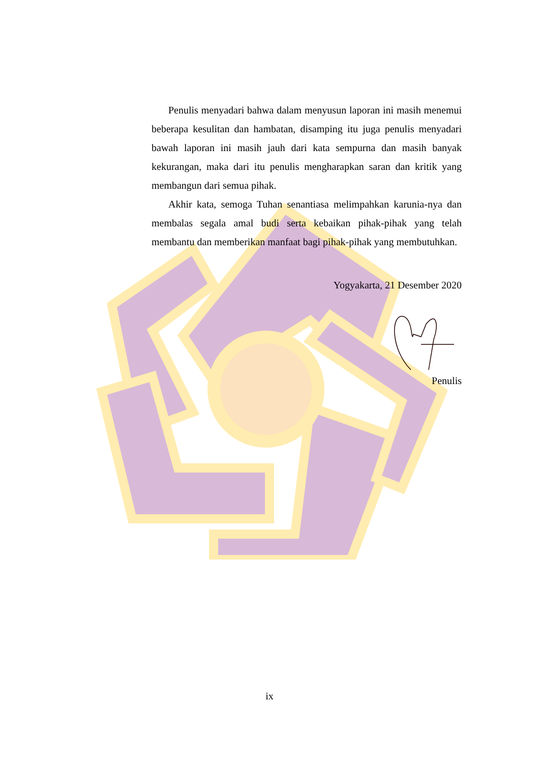Penulis menyadari bahwa dalam menyusun laporan ini masih menemui beberapa kesulitan dan hambatan, disamping itu juga penulis menyadari bawah laporan ini masih jauh dari kata sempurna dan masih banyak kekurangan, maka dari itu penulis mengharapkan saran dan kritik yang membangun dari semua pihak.
Akhir kata, semoga Tuhan senantiasa melimpahkan karunia-nya dan membalas segala amal budi serta kebaikan pihak-pihak yang telah membantu dan memberikan manfaat bagi pihak-pihak yang membutuhkan.
Yogyakarta, 21 Desember 2020
Penulis
ix